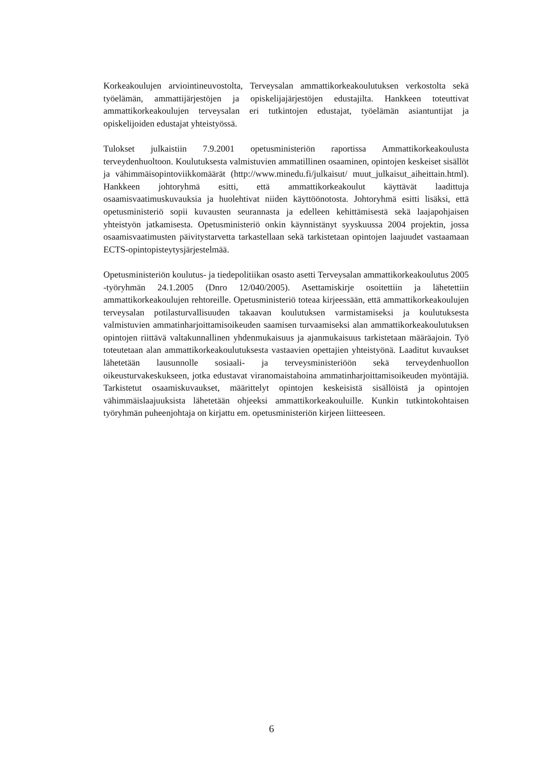Korkeakoulujen arviointineuvostolta, Terveysalan ammattikorkeakoulutuksen verkos­tolta sekä työelämän, ammattijärjestöjen ja opiskelijajärjestöjen edustajilta. Hankkeen toteuttivat ammattikorkeakoulujen terveysalan eri tutkintojen edustajat, työelämän asiantuntijat ja opiskelijoiden edustajat yhteistyössä.
Tulokset julkaistiin 7.9.2001 opetusministeriön raportissa Ammattikorkeakoulusta terveydenhuoltoon. Koulutuksesta valmistuvien ammatillinen osaaminen, opintojen keskeiset sisällöt ja vähimmäisopintoviikkomäärät (http://www.minedu.fi/julkaisut/ muut_julkaisut_aiheittain.html). Hankkeen johtoryhmä esitti, että ammattikorkea­koulut käyttävät laadittuja osaamisvaatimuskuvauksia ja huolehtivat niiden käyttöön­otosta. Johtoryhmä esitti lisäksi, että opetusministeriö sopii kuvausten seurannasta ja edelleen kehittämisestä sekä laajapohjaisen yhteistyön jatkamisesta. Opetusministeriö onkin käynnistänyt syyskuussa 2004 projektin, jossa osaamisvaatimusten päivitystar­vetta tarkastellaan sekä tarkistetaan opintojen laajuudet vastaamaan ECTS-opin­topisteytysjärjestelmää.
Opetusministeriön koulutus- ja tiedepolitiikan osasto asetti Terveysalan ammattikor­keakoulutus 2005 -työryhmän 24.1.2005 (Dnro 12/040/2005). Asettamiskirje osoi­tettiin ja lähetettiin ammattikorkeakoulujen rehtoreille. Opetusministeriö toteaa kir­jeessään, että ammattikorkeakoulujen terveysalan potilasturvallisuuden takaavan kou­lutuksen varmistamiseksi ja koulutuksesta valmistuvien ammatinharjoittamisoikeu­den saamisen turvaamiseksi alan ammattikorkeakoulutuksen opintojen riittävä valta­kunnallinen yhdenmukaisuus ja ajanmukaisuus tarkistetaan määräajoin. Työ toteute­taan alan ammattikorkeakoulutuksesta vastaavien opettajien yhteistyönä. Laaditut kuvaukset lähetetään lausunnolle sosiaali- ja terveysministeriöön sekä terveydenhuol­lon oikeusturvakeskukseen, jotka edustavat viranomaistahoina ammatinharjoittamis­oikeuden myöntäjiä. Tarkistetut osaamiskuvaukset, määrittelyt opintojen keskeisistä sisällöistä ja opintojen vähimmäislaajuuksista lähetetään ohjeeksi ammattikorkeakou­luille. Kunkin tutkintokohtaisen työryhmän puheenjohtaja on kirjattu em. opetus­ministeriön kirjeen liitteeseen.
6